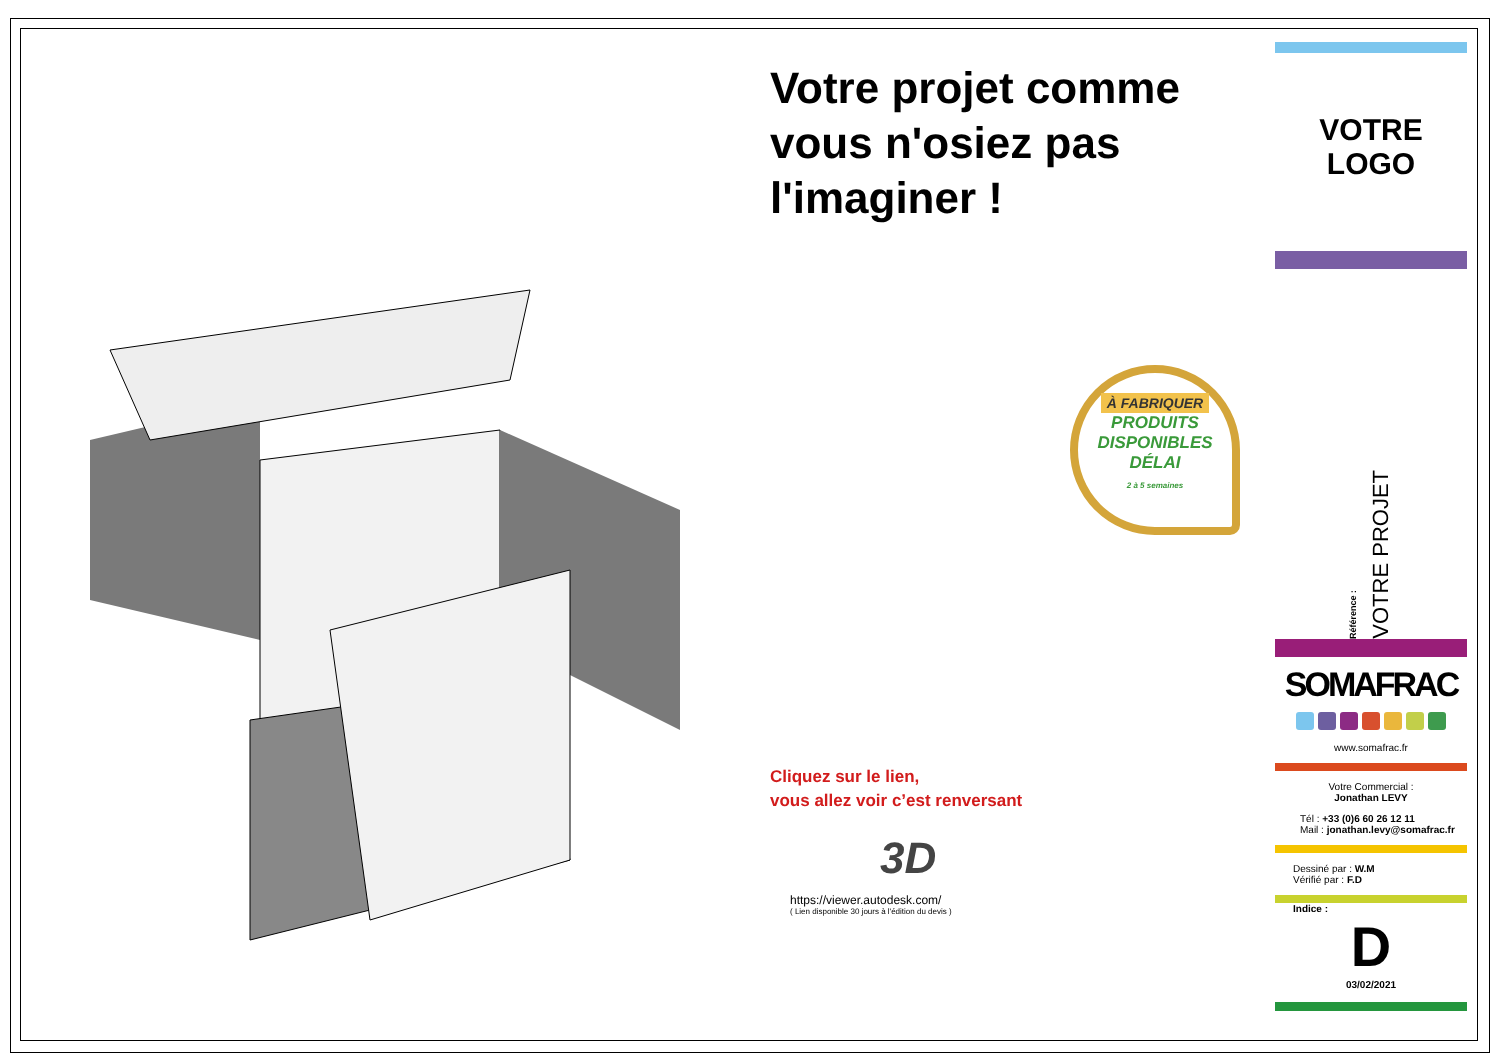Votre projet comme
vous n'osiez pas
l'imaginer !
À FABRIQUER
PRODUITS
DISPONIBLES
DÉLAI
2 à 5 semaines
Cliquez sur le lien,
vous allez voir c’est renversant
3D
https://viewer.autodesk.com/
( Lien disponible 30 jours à l'édition du devis )
VOTRE
LOGO
Référence :
VOTRE PROJET
SOMAFRAC
www.somafrac.fr
Votre Commercial :
Jonathan LEVY
Tél : +33 (0)6 60 26 12 11
Mail : jonathan.levy@somafrac.fr
Dessiné par : W.M
Vérifié par : F.D
Indice :
D
03/02/2021